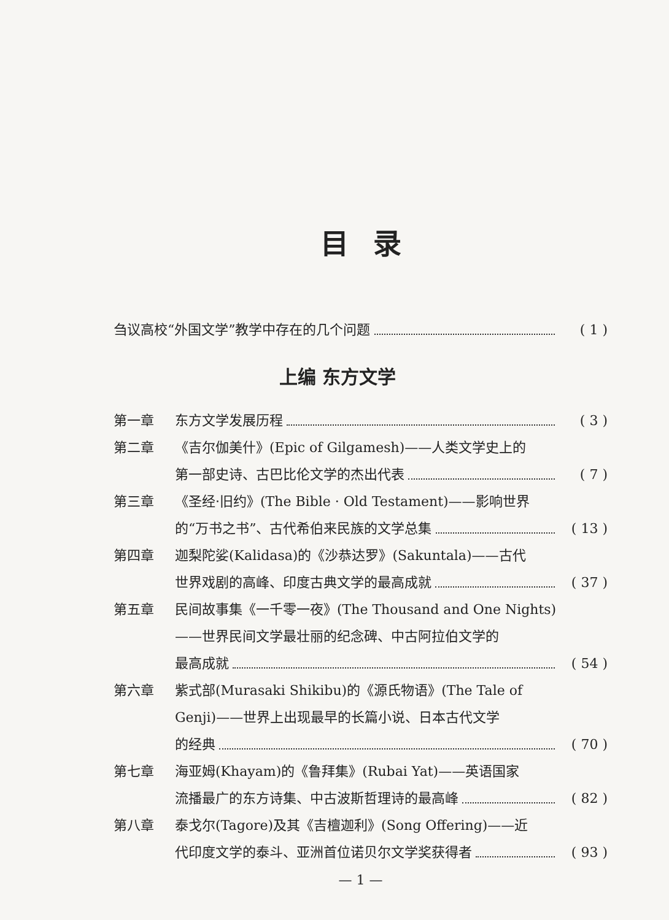目录
刍议高校“外国文学”教学中存在的几个问题 ( 1 )
上编 东方文学
第一章 东方文学发展历程 ( 3 )
第二章 《吉尔伽美什》(Epic of Gilgamesh)——人类文学史上的
第一部史诗、古巴比伦文学的杰出代表 ( 7 )
第三章 《圣经·旧约》(The Bible · Old Testament)——影响世界
的“万书之书”、古代希伯来民族的文学总集 ( 13 )
第四章 迦梨陀娑(Kalidasa)的《沙恭达罗》(Sakuntala)——古代
世界戏剧的高峰、印度古典文学的最高成就 ( 37 )
第五章 民间故事集《一千零一夜》(The Thousand and One Nights)
——世界民间文学最壮丽的纪念碑、中古阿拉伯文学的
最高成就 ( 54 )
第六章 紫式部(Murasaki Shikibu)的《源氏物语》(The Tale of
Genji)——世界上出现最早的长篇小说、日本古代文学
的经典 ( 70 )
第七章 海亚姆(Khayam)的《鲁拜集》(Rubai Yat)——英语国家
流播最广的东方诗集、中古波斯哲理诗的最高峰 ( 82 )
第八章 泰戈尔(Tagore)及其《吉檀迦利》(Song Offering)——近
代印度文学的泰斗、亚洲首位诺贝尔文学奖获得者 ( 93 )
— 1 —